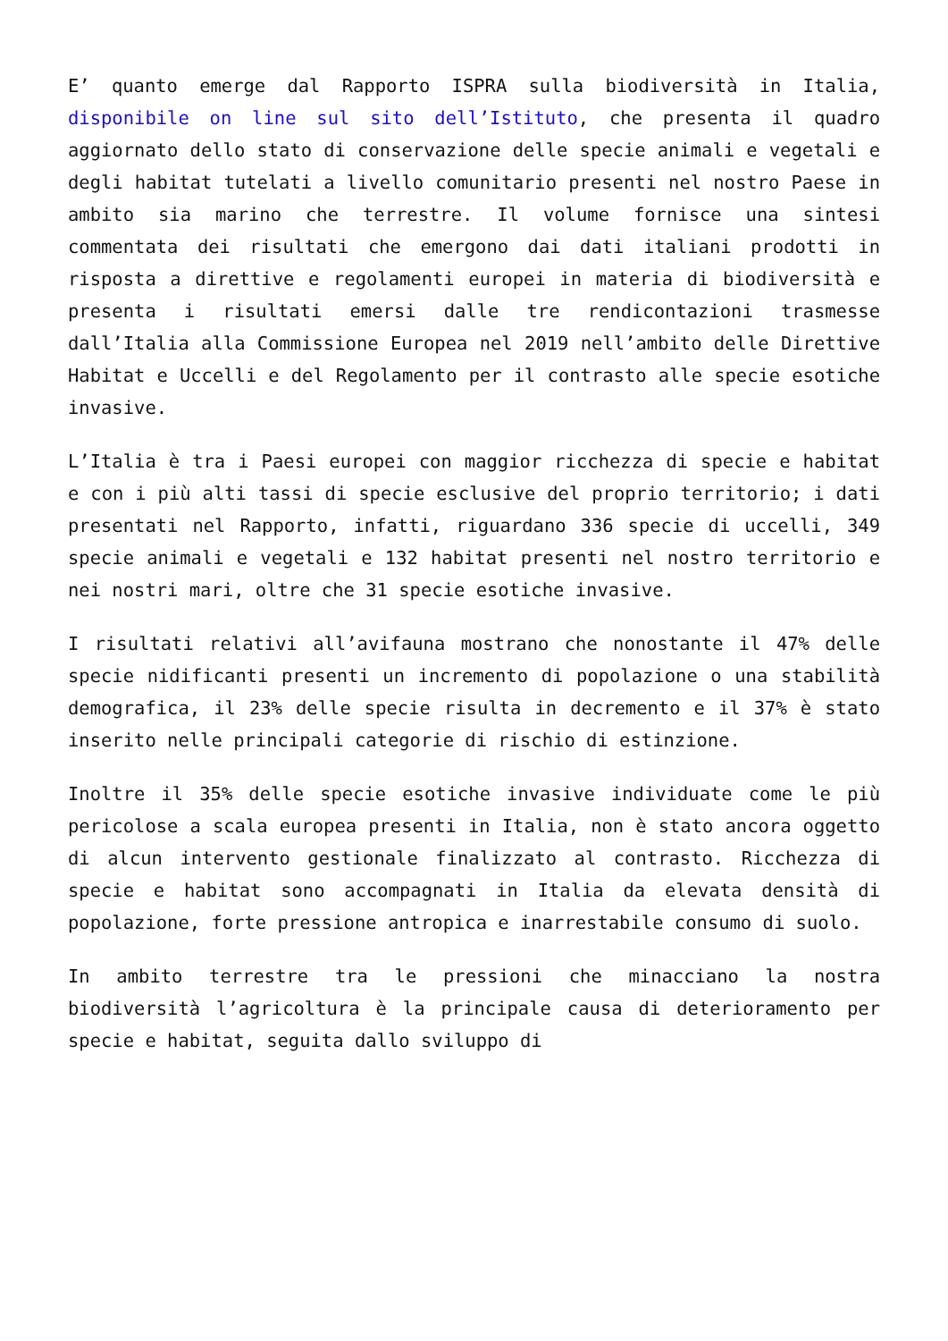E’ quanto emerge dal Rapporto ISPRA sulla biodiversità in Italia, disponibile on line sul sito dell’Istituto, che presenta il quadro aggiornato dello stato di conservazione delle specie animali e vegetali e degli habitat tutelati a livello comunitario presenti nel nostro Paese in ambito sia marino che terrestre. Il volume fornisce una sintesi commentata dei risultati che emergono dai dati italiani prodotti in risposta a direttive e regolamenti europei in materia di biodiversità e presenta i risultati emersi dalle tre rendicontazioni trasmesse dall’Italia alla Commissione Europea nel 2019 nell’ambito delle Direttive Habitat e Uccelli e del Regolamento per il contrasto alle specie esotiche invasive.
L’Italia è tra i Paesi europei con maggior ricchezza di specie e habitat e con i più alti tassi di specie esclusive del proprio territorio; i dati presentati nel Rapporto, infatti, riguardano 336 specie di uccelli, 349 specie animali e vegetali e 132 habitat presenti nel nostro territorio e nei nostri mari, oltre che 31 specie esotiche invasive.
I risultati relativi all’avifauna mostrano che nonostante il 47% delle specie nidificanti presenti un incremento di popolazione o una stabilità demografica, il 23% delle specie risulta in decremento e il 37% è stato inserito nelle principali categorie di rischio di estinzione.
Inoltre il 35% delle specie esotiche invasive individuate come le più pericolose a scala europea presenti in Italia, non è stato ancora oggetto di alcun intervento gestionale finalizzato al contrasto. Ricchezza di specie e habitat sono accompagnati in Italia da elevata densità di popolazione, forte pressione antropica e inarrestabile consumo di suolo.
In ambito terrestre tra le pressioni che minacciano la nostra biodiversità l’agricoltura è la principale causa di deterioramento per specie e habitat, seguita dallo sviluppo di